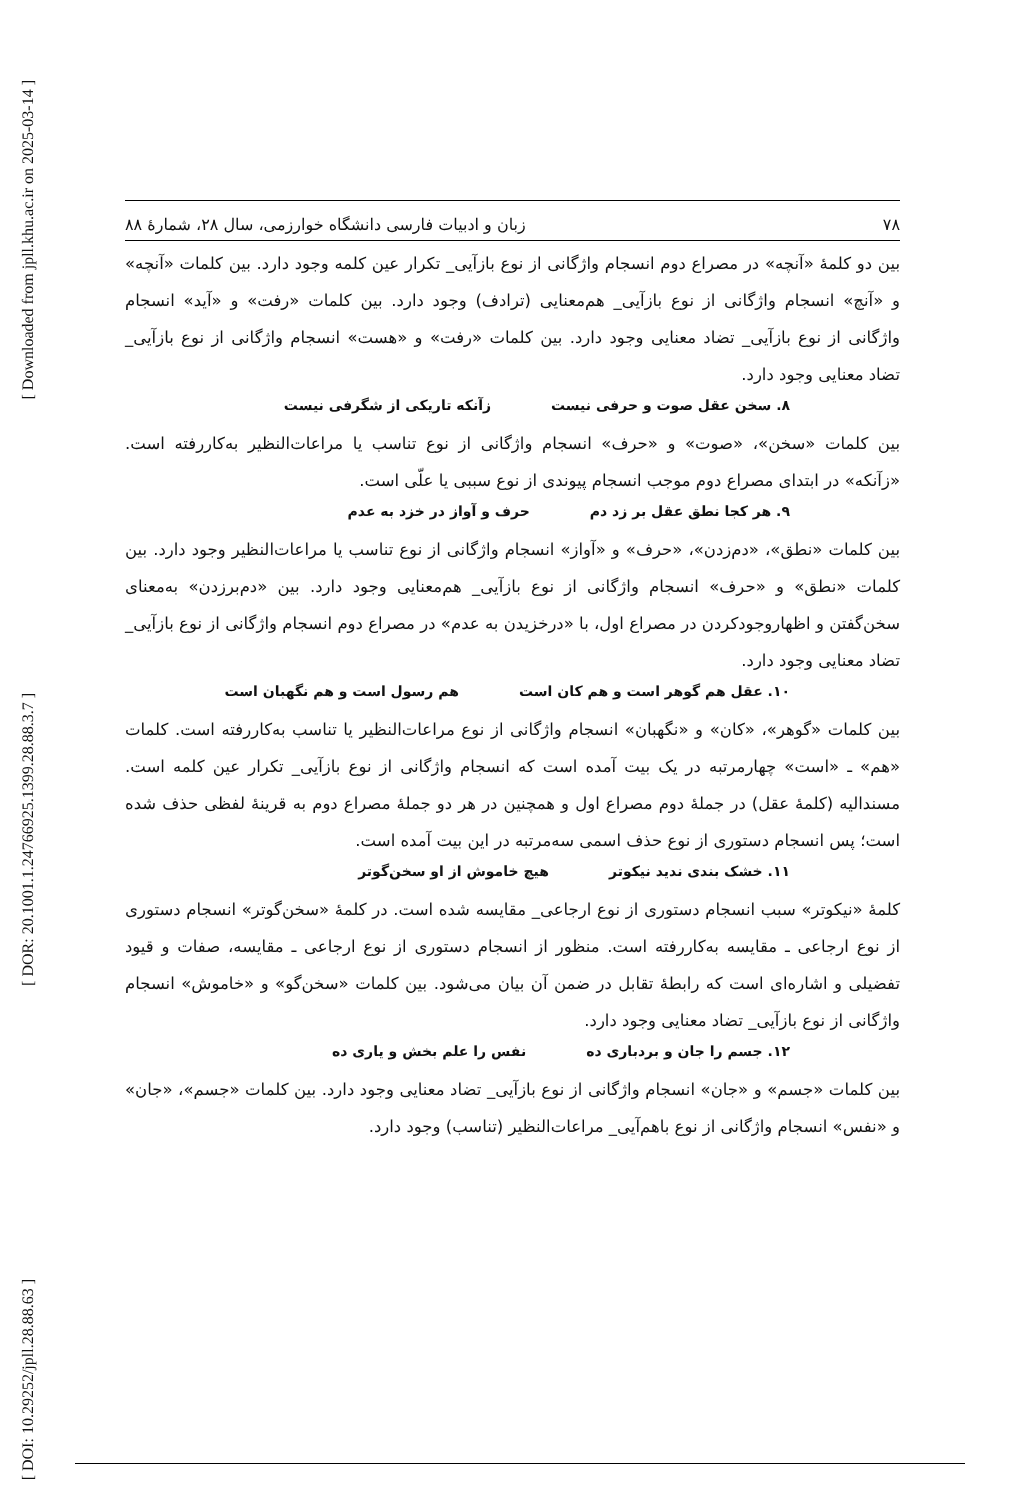[ Downloaded from jpll.khu.ac.ir on 2025-03-14 ]
[ DOR: 20.1001.1.24766925.1399.28.88.3.7 ]
[ DOI: 10.29252/jpll.28.88.63 ]
۷۸ زبان و ادبیات فارسی دانشگاه خوارزمی، سال ۲۸، شمارهٔ ۸۸
بین دو کلمهٔ «آنچه» در مصراع دوم انسجام واژگانی از نوع بازآیی_ تکرار عین کلمه وجود دارد. بین کلمات «آنچه» و «آنچ» انسجام واژگانی از نوع بازآیی_ هم‌معنایی (ترادف) وجود دارد. بین کلمات «رفت» و «آید» انسجام واژگانی از نوع بازآیی_ تضاد معنایی وجود دارد. بین کلمات «رفت» و «هست» انسجام واژگانی از نوع بازآیی_ تضاد معنایی وجود دارد.
۸. سخن عقل صوت و حرفی نیست زآنکه تاریکی از شگرفی نیست
بین کلمات «سخن»، «صوت» و «حرف» انسجام واژگانی از نوع تناسب یا مراعات‌النظیر به‌کاررفته است. «زآنکه» در ابتدای مصراع دوم موجب انسجام پیوندی از نوع سببی یا علّی است.
۹. هر کجا نطق عقل بر زد دم حرف و آواز در خزد به عدم
بین کلمات «نطق»، «دم‌زدن»، «حرف» و «آواز» انسجام واژگانی از نوع تناسب یا مراعات‌النظیر وجود دارد. بین کلمات «نطق» و «حرف» انسجام واژگانی از نوع بازآیی_ هم‌معنایی وجود دارد. بین «دم‌برزدن» به‌معنای سخن‌گفتن و اظهاروجودکردن در مصراع اول، با «درخزیدن به عدم» در مصراع دوم انسجام واژگانی از نوع بازآیی_ تضاد معنایی وجود دارد.
۱۰. عقل هم گوهر است و هم کان است هم رسول است و هم نگهبان است
بین کلمات «گوهر»، «کان» و «نگهبان» انسجام واژگانی از نوع مراعات‌النظیر یا تناسب به‌کاررفته است. کلمات «هم» ـ «است» چهارمرتبه در یک بیت آمده است که انسجام واژگانی از نوع بازآیی_ تکرار عین کلمه است. مسندالیه (کلمهٔ عقل) در جملهٔ دوم مصراع اول و همچنین در هر دو جملهٔ مصراع دوم به قرینهٔ لفظی حذف شده است؛ پس انسجام دستوری از نوع حذف اسمی سه‌مرتبه در این بیت آمده است.
۱۱. خشک بندی ندید نیکوتر هیچ خاموش از او سخن‌گوتر
کلمهٔ «نیکوتر» سبب انسجام دستوری از نوع ارجاعی_ مقایسه شده است. در کلمهٔ «سخن‌گوتر» انسجام دستوری از نوع ارجاعی ـ مقایسه به‌کاررفته است. منظور از انسجام دستوری از نوع ارجاعی ـ مقایسه، صفات و قیود تفضیلی و اشاره‌ای است که رابطهٔ تقابل در ضمن آن بیان می‌شود. بین کلمات «سخن‌گو» و «خاموش» انسجام واژگانی از نوع بازآیی_ تضاد معنایی وجود دارد.
۱۲. جسم را جان و بردباری ده نفس را علم بخش و یاری ده
بین کلمات «جسم» و «جان» انسجام واژگانی از نوع بازآیی_ تضاد معنایی وجود دارد. بین کلمات «جسم»، «جان» و «نفس» انسجام واژگانی از نوع باهم‌آیی_ مراعات‌النظیر (تناسب) وجود دارد.